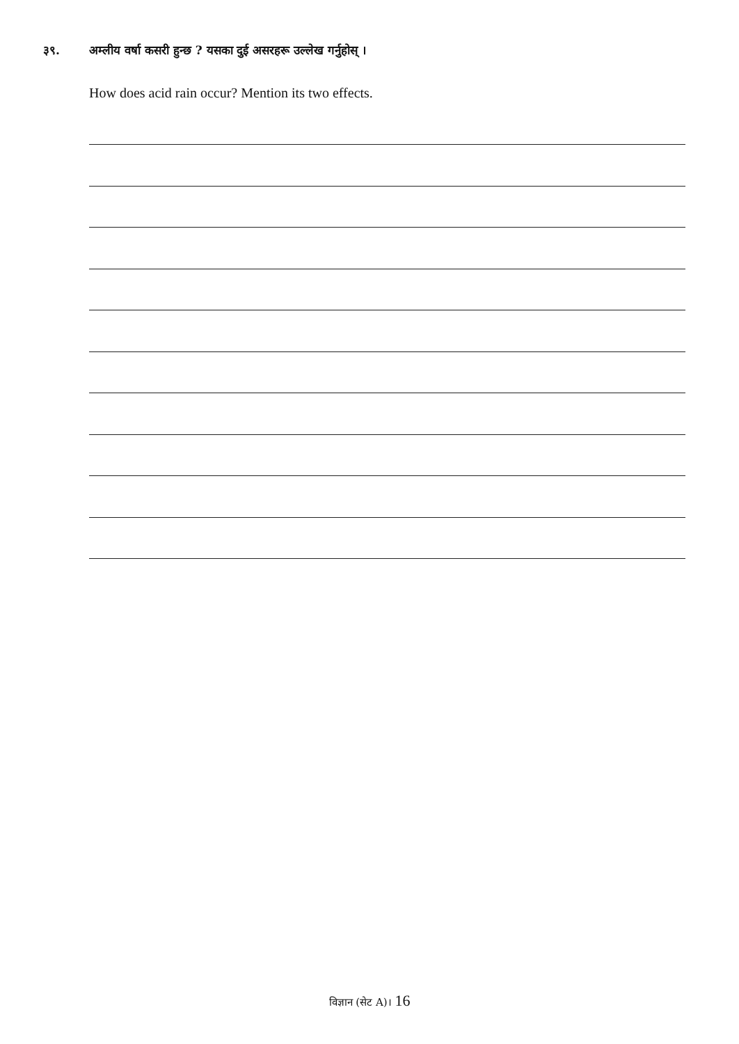३९. अम्लीय वर्षा कसरी हुन्छ ? यसका दुई असरहरू उल्लेख गर्नुहोस् ।
How does acid rain occur? Mention its two effects.
विज्ञान (सेट A)। 16